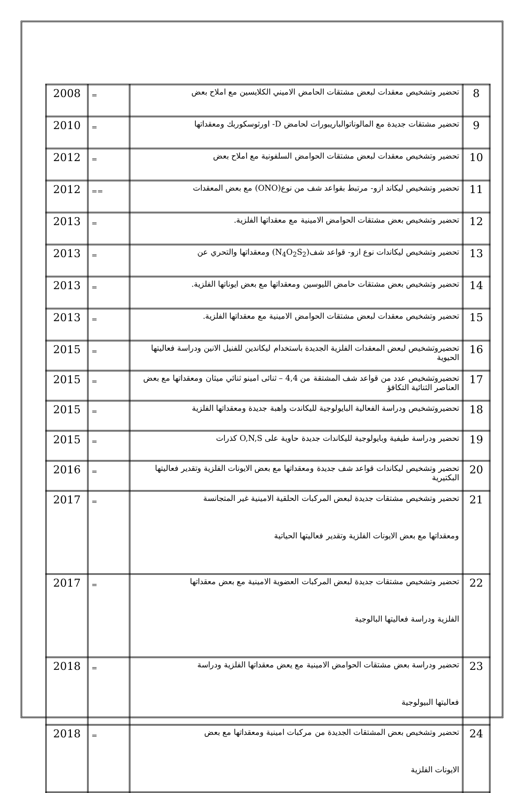| 8 | تحضير وتشخيص معقدات لبعض مشتقات الحامض الاميني الكلايسين مع املاح بعض | = | 2008 |
| 9 | تحضير مشتقات جديدة مع المالوناتوالباريبورات لحامض D- اورثوسكوربك ومعقداتها | = | 2010 |
| 10 | تحضير وتشخيص معقدات لبعض مشتقات الحوامض السلفونية مع املاح بعض | = | 2012 |
| 11 | تحضير وتشخيص ليكاند ازو- مرتبط بقواعد شف من نوع(ONO) مع بعض المعقدات | == | 2012 |
| 12 | تحضير وتشخيص بعض مشتقات الحوامض الامينية مع معقداتها الفلزية. | = | 2013 |
| 13 | تحضير وتشخيص ليكاندات نوع ازو- قواعد شف(N<sub>4</sub>O<sub>2</sub>S<sub>2</sub>) ومعقداتها والتحري عن | = | 2013 |
| 14 | تحضير وتشخيص بعض مشتقات حامض الليوسين ومعقداتها مع بعض ايوناتها الفلزية. | = | 2013 |
| 15 | تحضير وتشخيص معقدات لبعض مشتقات الحوامض الامينية مع معقداتها الفلزية. | = | 2013 |
| 16 | تحضيروتشخيص لبعض المعقدات الفلزية الجديدة باستخدام ليكاندين للفنيل الانين ودراسة فعاليتها الحيوية | = | 2015 |
| 17 | تحضيروتشخيص عدد من قواعد شف المشتقة من 4,4 – ثنائى امينو ثنائي ميثان ومعقداتها مع بعض العناصر الثنائية التكافؤ | = | 2015 |
| 18 | تحضيروتشخيص ودراسة الفعالية البايولوجية لليكاندت واهبة جديدة ومعقداتها الفلزية | = | 2015 |
| 19 | تحضير ودراسة طيفية وبايولوجية لليكاندات جديدة حاوية على O,N,S كذرات | = | 2015 |
| 20 | تحضير وتشخيص ليكاندات قواعد شف جديدة ومعقداتها مع بعض الايونات الفلزية وتقدير فعاليتها البكتيرية | = | 2016 |
| 21 | تحضير وتشخيص مشتقات جديدة لبعض المركبات الحلقية الامينية غير المتجانسة ومعقداتها مع بعض الايونات الفلزية وتقدير فعاليتها الحياتية | = | 2017 |
| 22 | تحضير وتشخيص مشتقات جديدة لبعض المركبات العضوية الامينية مع بعض معقداتها الفلزية ودراسة فعاليتها البالوجية | = | 2017 |
| 23 | تحضير ودراسة بعض مشتقات الحوامض الامينية مع يعض معقداتها الفلزية ودراسة فعاليتها البيولوجية | = | 2018 |
| 24 | تحضير وتشخيص بعض المشتقات الجديدة من مركبات امينية ومعقداتها مع بعض الايونات الفلزية | = | 2018 |